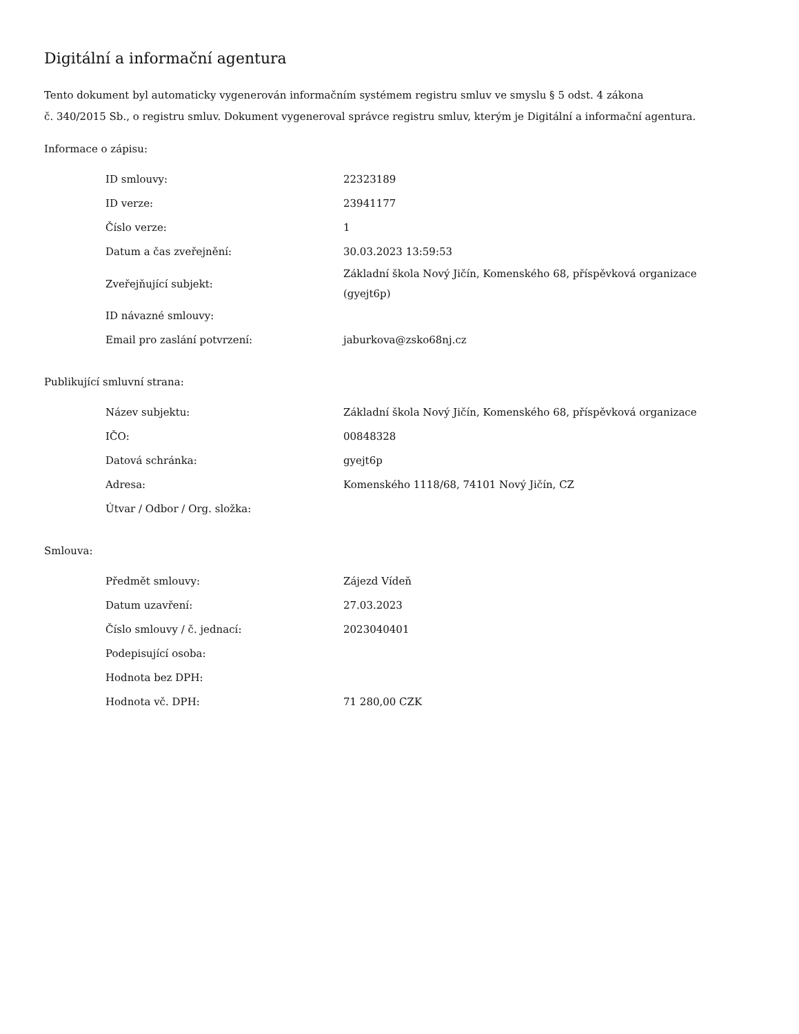Digitální a informační agentura
Tento dokument byl automaticky vygenerován informačním systémem registru smluv ve smyslu § 5 odst. 4 zákona
č. 340/2015 Sb., o registru smluv. Dokument vygeneroval správce registru smluv, kterým je Digitální a informační agentura.
Informace o zápisu:
| ID smlouvy: | 22323189 |
| ID verze: | 23941177 |
| Číslo verze: | 1 |
| Datum a čas zveřejnění: | 30.03.2023 13:59:53 |
| Zveřejňující subjekt: | Základní škola Nový Jičín, Komenského 68, příspěvková organizace (gyejt6p) |
| ID návazné smlouvy: | |
| Email pro zaslání potvrzení: | jaburkova@zsko68nj.cz |
Publikující smluvní strana:
| Název subjektu: | Základní škola Nový Jičín, Komenského 68, příspěvková organizace |
| IČO: | 00848328 |
| Datová schránka: | gyejt6p |
| Adresa: | Komenského 1118/68, 74101 Nový Jičín, CZ |
| Útvar / Odbor / Org. složka: | |
Smlouva:
| Předmět smlouvy: | Zájezd Vídeň |
| Datum uzavření: | 27.03.2023 |
| Číslo smlouvy / č. jednací: | 2023040401 |
| Podepisující osoba: | |
| Hodnota bez DPH: | |
| Hodnota vč. DPH: | 71 280,00 CZK |